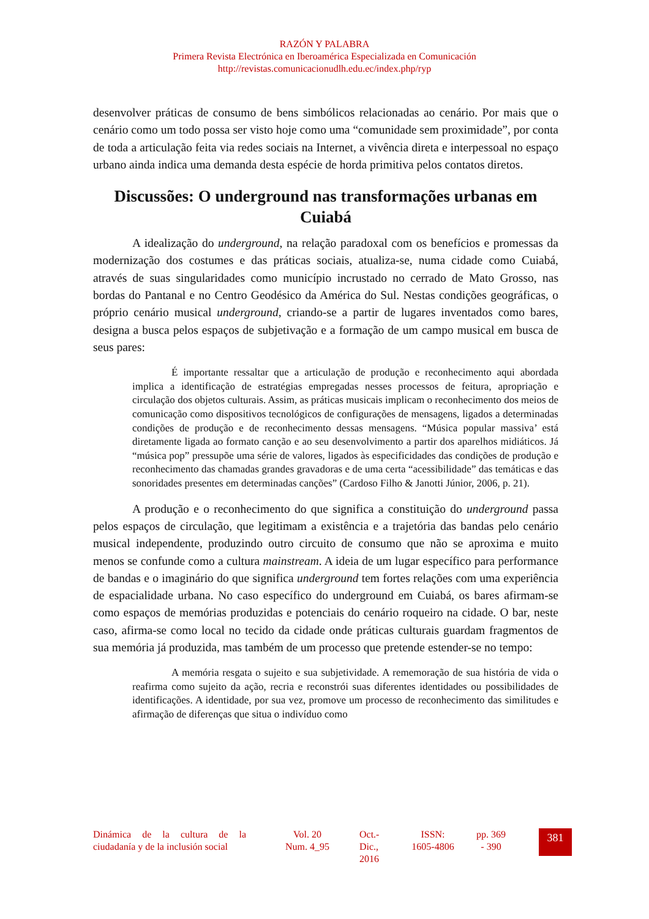RAZÓN Y PALABRA
Primera Revista Electrónica en Iberoamérica Especializada en Comunicación
http://revistas.comunicacionudlh.edu.ec/index.php/ryp
desenvolver práticas de consumo de bens simbólicos relacionadas ao cenário. Por mais que o cenário como um todo possa ser visto hoje como uma “comunidade sem proximidade”, por conta de toda a articulação feita via redes sociais na Internet, a vivência direta e interpessoal no espaço urbano ainda indica uma demanda desta espécie de horda primitiva pelos contatos diretos.
Discussões: O underground nas transformações urbanas em Cuiabá
A idealização do underground, na relação paradoxal com os benefícios e promessas da modernização dos costumes e das práticas sociais, atualiza-se, numa cidade como Cuiabá, através de suas singularidades como município incrustado no cerrado de Mato Grosso, nas bordas do Pantanal e no Centro Geodésico da América do Sul. Nestas condições geográficas, o próprio cenário musical underground, criando-se a partir de lugares inventados como bares, designa a busca pelos espaços de subjetivação e a formação de um campo musical em busca de seus pares:
É importante ressaltar que a articulação de produção e reconhecimento aqui abordada implica a identificação de estratégias empregadas nesses processos de feitura, apropriação e circulação dos objetos culturais. Assim, as práticas musicais implicam o reconhecimento dos meios de comunicação como dispositivos tecnológicos de configurações de mensagens, ligados a determinadas condições de produção e de reconhecimento dessas mensagens. “Música popular massiva’ está diretamente ligada ao formato canção e ao seu desenvolvimento a partir dos aparelhos midiáticos. Já “música pop” pressupõe uma série de valores, ligados às especificidades das condições de produção e reconhecimento das chamadas grandes gravadoras e de uma certa “acessibilidade” das temáticas e das sonoridades presentes em determinadas canções” (Cardoso Filho & Janotti Júnior, 2006, p. 21).
A produção e o reconhecimento do que significa a constituição do underground passa pelos espaços de circulação, que legitimam a existência e a trajetória das bandas pelo cenário musical independente, produzindo outro circuito de consumo que não se aproxima e muito menos se confunde como a cultura mainstream. A ideia de um lugar específico para performance de bandas e o imaginário do que significa underground tem fortes relações com uma experiência de espacialidade urbana. No caso específico do underground em Cuiabá, os bares afirmam-se como espaços de memórias produzidas e potenciais do cenário roqueiro na cidade. O bar, neste caso, afirma-se como local no tecido da cidade onde práticas culturais guardam fragmentos de sua memória já produzida, mas também de um processo que pretende estender-se no tempo:
A memória resgata o sujeito e sua subjetividade. A rememoração de sua história de vida o reafirma como sujeito da ação, recria e reconstrói suas diferentes identidades ou possibilidades de identificações. A identidade, por sua vez, promove um processo de reconhecimento das similitudes e afirmação de diferenças que situa o indivíduo como
Dinámica de la cultura de la ciudadanía y de la inclusión social
Vol. 20
Num. 4_95
Oct.-
Dic.,
2016
ISSN:
1605-4806
pp. 369
- 390
381